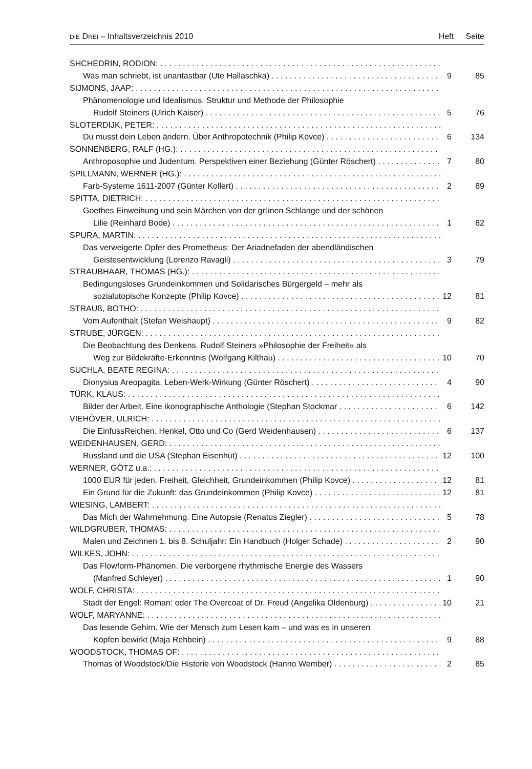DIE DREI – Inhaltsverzeichnis 2010 Heft Seite
SHCHEDRIN, RODION:
Was man schriebt, ist unantastbar (Ute Hallaschka) 9 85
SIJMONS, JAAP:
Phänomenologie und Idealismus. Struktur und Methode der Philosophie
Rudolf Steiners (Ulrich Kaiser) 5 76
SLOTERDIJK, PETER:
Du musst dein Leben ändern. Über Anthropotechnik (Philip Kovce) 6 134
SONNENBERG, RALF (HG.):
Anthroposophie und Judentum. Perspektiven einer Beziehung (Günter Röschert) 7 80
SPILLMANN, WERNER (HG.):
Farb-Systeme 1611-2007 (Günter Kollert) 2 89
SPITTA, DIETRICH:
Goethes Einweihung und sein Märchen von der grünen Schlange und der schönen
Lilie (Reinhard Bode) 1 82
SPURA, MARTIN:
Das verweigerte Opfer des Prometheus: Der Ariadnefaden der abendländischen
Geistesentwicklung (Lorenzo Ravagli) 3 79
STRAUBHAAR, THOMAS (HG.):
Bedingungsloses Grundeinkommen und Solidarisches Bürgergeld – mehr als
sozialutopische Konzepte (Philip Kovce) 12 81
STRAUß, BOTHO:
Vom Aufenthalt (Stefan Weishaupt) 9 82
STRUBE, JÜRGEN:
Die Beobachtung des Denkens. Rudolf Steiners »Philosophie der Freiheit« als
Weg zur Bildekräfte-Erkenntnis (Wolfgang Kilthau) 10 70
SUCHLA, BEATE REGINA:
Dionysius Areopagita. Leben-Werk-Wirkung (Günter Röschert) 4 90
TÜRK, KLAUS:
Bilder der Arbeit. Eine ikonographische Anthologie (Stephan Stockmar 6 142
VIEHÖVER, ULRICH:
Die EinfussReichen. Henkel, Otto und Co (Gerd Weidenhausen) 6 137
WEIDENHAUSEN, GERD:
Russland und die USA (Stephan Eisenhut) 12 100
WERNER, GÖTZ u.a.:
1000 EUR für jeden. Freiheit, Gleichheit, Grundeinkommen (Philip Kovce) 12 81
Ein Grund für die Zukunft: das Grundeinkommen (Philip Kovce) 12 81
WIESING, LAMBERT:
Das Mich der Wahrnehmung. Eine Autopsie (Renatus Ziegler) 5 78
WILDGRUBER, THOMAS:
Malen und Zeichnen 1. bis 8. Schuljahr: Ein Handbuch (Holger Schade) 2 90
WILKES, JOHN:
Das Flowform-Phänomen. Die verborgene rhythmische Energie des Wassers
(Manfred Schleyer) 1 90
WOLF, CHRISTA:
Stadt der Engel: Roman: oder The Overcoat of Dr. Freud (Angelika Oldenburg) 10 21
WOLF, MARYANNE:
Das lesende Gehirn. Wie der Mensch zum Lesen kam – und was es in unseren
Köpfen bewirkt (Maja Rehbein) 9 88
WOODSTOCK, THOMAS OF:
Thomas of Woodstock/Die Historie von Woodstock (Hanno Wember) 2 85